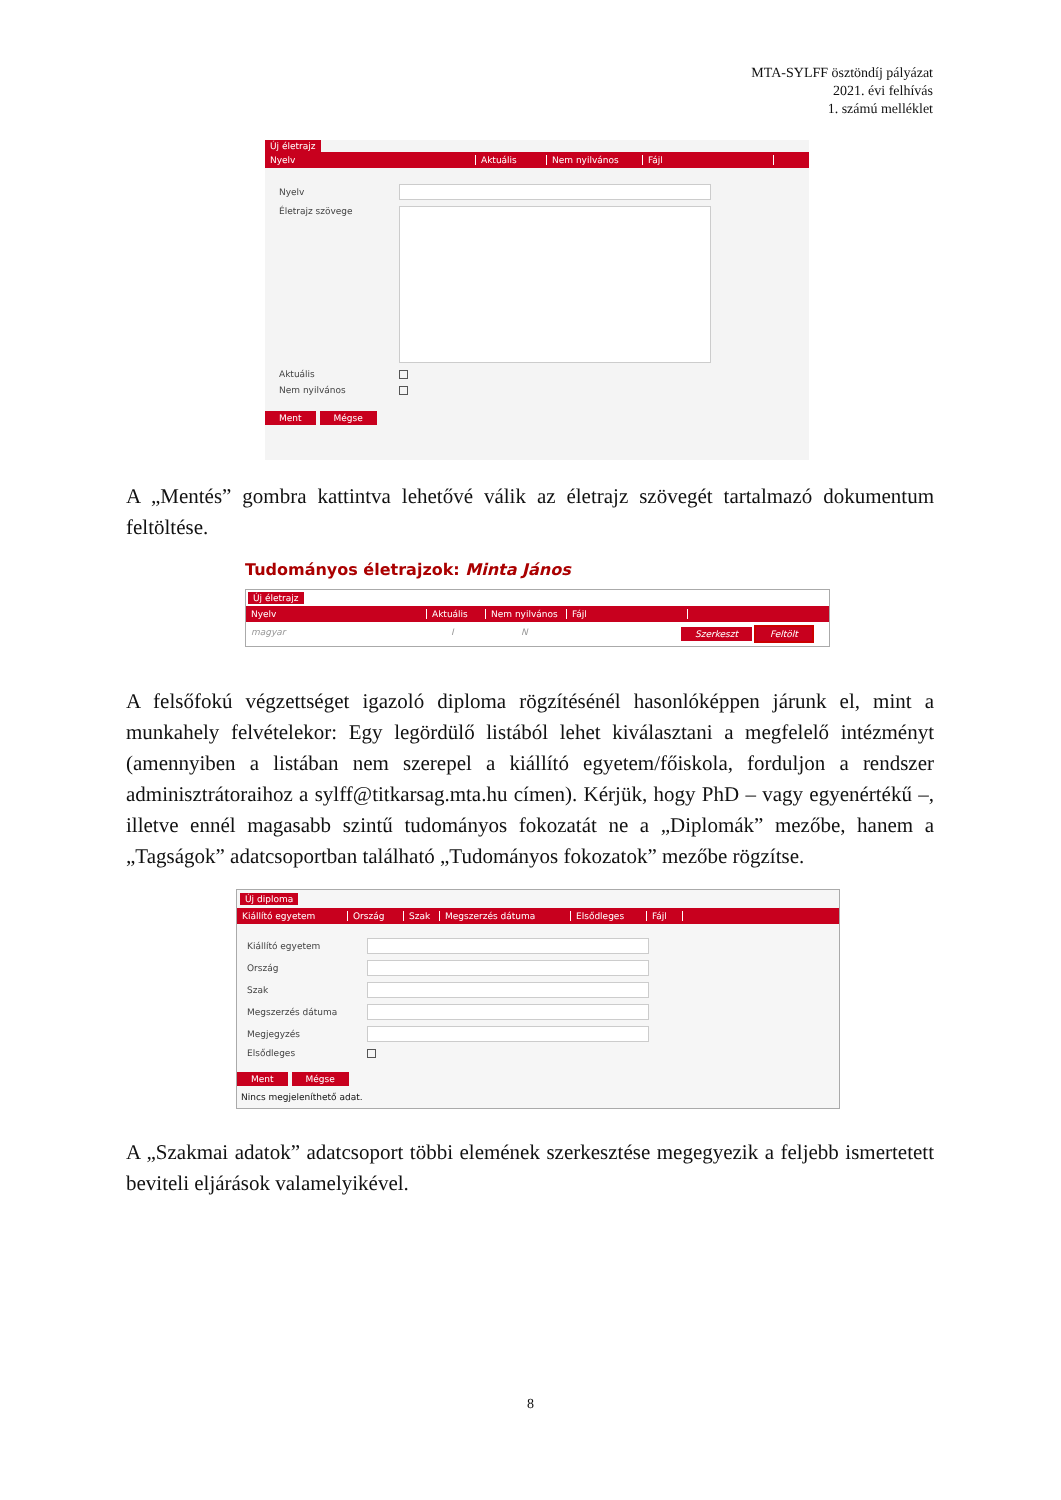MTA-SYLFF ösztöndíj pályázat
2021. évi felhívás
1. számú melléklet
Új életrajz
Nyelv Aktuális Nem nyilvános Fájl
Nyelv
Életrajz szövege
Aktuális
Nem nyilvános
Ment Mégse
A „Mentés” gombra kattintva lehetővé válik az életrajz szövegét tartalmazó dokumentum feltöltése.
Tudományos életrajzok: Minta János
Új életrajz
Nyelv Aktuális Nem nyilvános Fájl
magyar I N Szerkeszt Feltölt
A felsőfokú végzettséget igazoló diploma rögzítésénél hasonlóképpen járunk el, mint a munkahely felvételekor: Egy legördülő listából lehet kiválasztani a megfelelő intézményt (amennyiben a listában nem szerepel a kiállító egyetem/főiskola, forduljon a rendszer adminisztrátoraihoz a sylff@titkarsag.mta.hu címen). Kérjük, hogy PhD – vagy egyenértékű –, illetve ennél magasabb szintű tudományos fokozatát ne a „Diplomák” mezőbe, hanem a „Tagságok” adatcsoportban található „Tudományos fokozatok” mezőbe rögzítse.
Új diploma
Kiállító egyetem Ország Szak Megszerzés dátuma Elsődleges Fájl
Kiállító egyetem
Ország
Szak
Megszerzés dátuma
Megjegyzés
Elsődleges
Ment Mégse
Nincs megjeleníthető adat.
A „Szakmai adatok” adatcsoport többi elemének szerkesztése megegyezik a feljebb ismertetett beviteli eljárások valamelyikével.
8